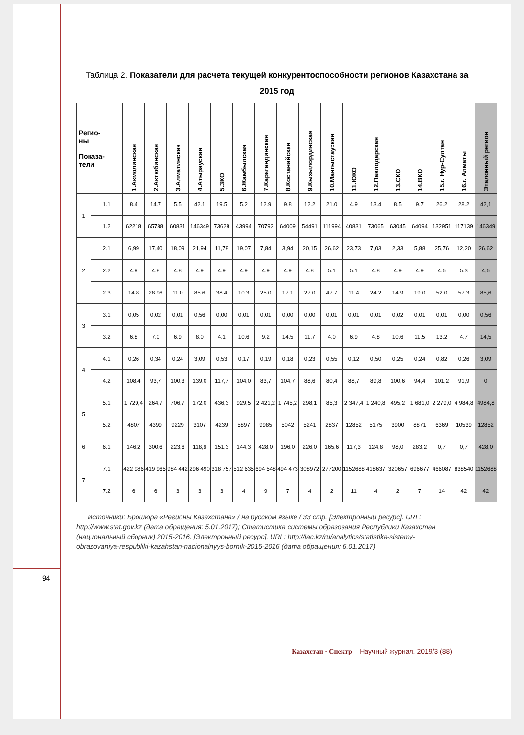Таблица 2. Показатели для расчета текущей конкурентоспособности регионов Казахстана за 2015 год
| Регио- ны Показа- тели | | 1.Акмолинская | 2.Актюбинская | 3.Алматинская | 4.Атырауская | 5.ЗКО | 6.Жамбылская | 7.Карагандинская | 8.Костанайская | 9.Кызылординская | 10.Мангыстауская | 11.ЮКО | 12.Павлодарская | 13.СКО | 14.ВКО | 15.г. Нур-Султан | 16.г. Алматы | Эталонный регион |
| --- | --- | --- | --- | --- | --- | --- | --- | --- | --- | --- | --- | --- | --- | --- | --- | --- | --- | --- |
| 1 | 1.1 | 8.4 | 14.7 | 5.5 | 42.1 | 19.5 | 5.2 | 12.9 | 9.8 | 12.2 | 21.0 | 4.9 | 13.4 | 8.5 | 9.7 | 26.2 | 28.2 | 42,1 |
| | 1.2 | 62218 | 65788 | 60831 | 146349 | 73628 | 43994 | 70792 | 64009 | 54491 | 111994 | 40831 | 73065 | 63045 | 64094 | 132951 | 117139 | 146349 |
| 2 | 2.1 | 6,99 | 17,40 | 18,09 | 21,94 | 11,78 | 19,07 | 7,84 | 3,94 | 20,15 | 26,62 | 23,73 | 7,03 | 2,33 | 5,88 | 25,76 | 12,20 | 26,62 |
| | 2.2 | 4.9 | 4.8 | 4.8 | 4.9 | 4.9 | 4.9 | 4.9 | 4.9 | 4.8 | 5.1 | 5.1 | 4.8 | 4.9 | 4.9 | 4.6 | 5.3 | 4,6 |
| | 2.3 | 14.8 | 28.96 | 11.0 | 85.6 | 38.4 | 10.3 | 25.0 | 17.1 | 27.0 | 47.7 | 11.4 | 24.2 | 14.9 | 19.0 | 52.0 | 57.3 | 85,6 |
| 3 | 3.1 | 0,05 | 0,02 | 0,01 | 0,56 | 0,00 | 0,01 | 0,01 | 0,00 | 0,00 | 0,01 | 0,01 | 0,01 | 0,02 | 0,01 | 0,01 | 0,00 | 0,56 |
| | 3.2 | 6.8 | 7.0 | 6.9 | 8.0 | 4.1 | 10.6 | 9.2 | 14.5 | 11.7 | 4.0 | 6.9 | 4.8 | 10.6 | 11.5 | 13.2 | 4.7 | 14,5 |
| 4 | 4.1 | 0,26 | 0,34 | 0,24 | 3,09 | 0,53 | 0,17 | 0,19 | 0,18 | 0,23 | 0,55 | 0,12 | 0,50 | 0,25 | 0,24 | 0,82 | 0,26 | 3,09 |
| | 4.2 | 108,4 | 93,7 | 100,3 | 139,0 | 117,7 | 104,0 | 83,7 | 104,7 | 88,6 | 80,4 | 88,7 | 89,8 | 100,6 | 94,4 | 101,2 | 91,9 | 0 |
| 5 | 5.1 | 1 729,4 | 264,7 | 706,7 | 172,0 | 436,3 | 929,5 | 2 421,2 | 1 745,2 | 298,1 | 85,3 | 2 347,4 | 1 240,8 | 495,2 | 1 681,0 | 2 279,0 | 4 984,8 | 4984,8 |
| | 5.2 | 4807 | 4399 | 9229 | 3107 | 4239 | 5897 | 9985 | 5042 | 5241 | 2837 | 12852 | 5175 | 3900 | 8871 | 6369 | 10539 | 12852 |
| 6 | 6.1 | 146,2 | 300,6 | 223,6 | 118,6 | 151,3 | 144,3 | 428,0 | 196,0 | 226,0 | 165,6 | 117,3 | 124,8 | 98,0 | 283,2 | 0,7 | 0,7 | 428,0 |
| 7 | 7.1 | 422 986 | 419 965 | 984 442 | 296 490 | 318 757 | 512 635 | 694 548 | 494 473 | 308972 | 277200 | 1152688 | 418637 | 320657 | 696677 | 466087 | 838540 | 1152688 |
| | 7.2 | 6 | 6 | 3 | 3 | 3 | 4 | 9 | 7 | 4 | 2 | 11 | 4 | 2 | 7 | 14 | 42 | 42 |
Источники: Брошюра «Регионы Казахстана» / на русском языке / 33 стр. [Электронный ресурс]. URL: http://www.stat.gov.kz (дата обращения: 5.01.2017); Статистика системы образования Республики Казахстан (национальный сборник) 2015-2016. [Электронный ресурс]. URL: http://iac.kz/ru/analytics/statistika-sistemy-obrazovaniya-respubliki-kazahstan-nacionalnyys-bornik-2015-2016 (дата обращения: 6.01.2017)
94
Казахстан · Спектр Научный журнал. 2019/3 (88)